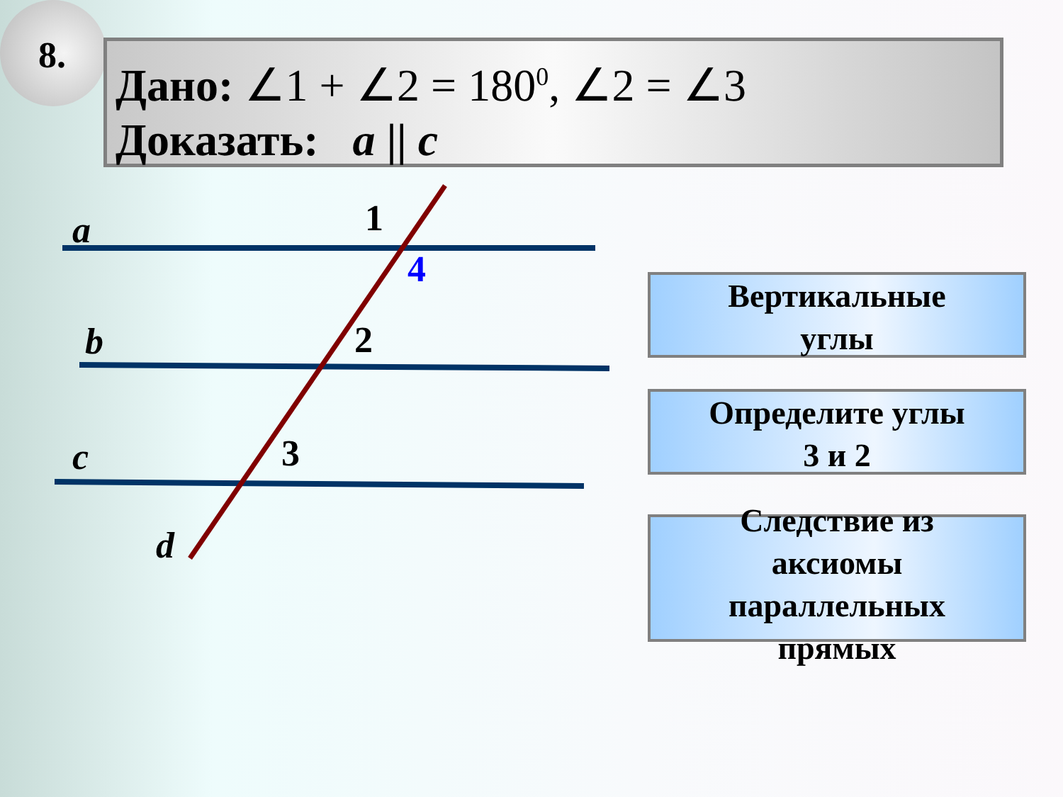8.
Дано: ∠1 + ∠2 = 180<sup>0</sup>, ∠2 = ∠3
Доказать: a || c
a 1
4
b 2
c 3
d
Вертикальные
углы
Определите углы
3 и 2
Следствие из
аксиомы
параллельных
прямых